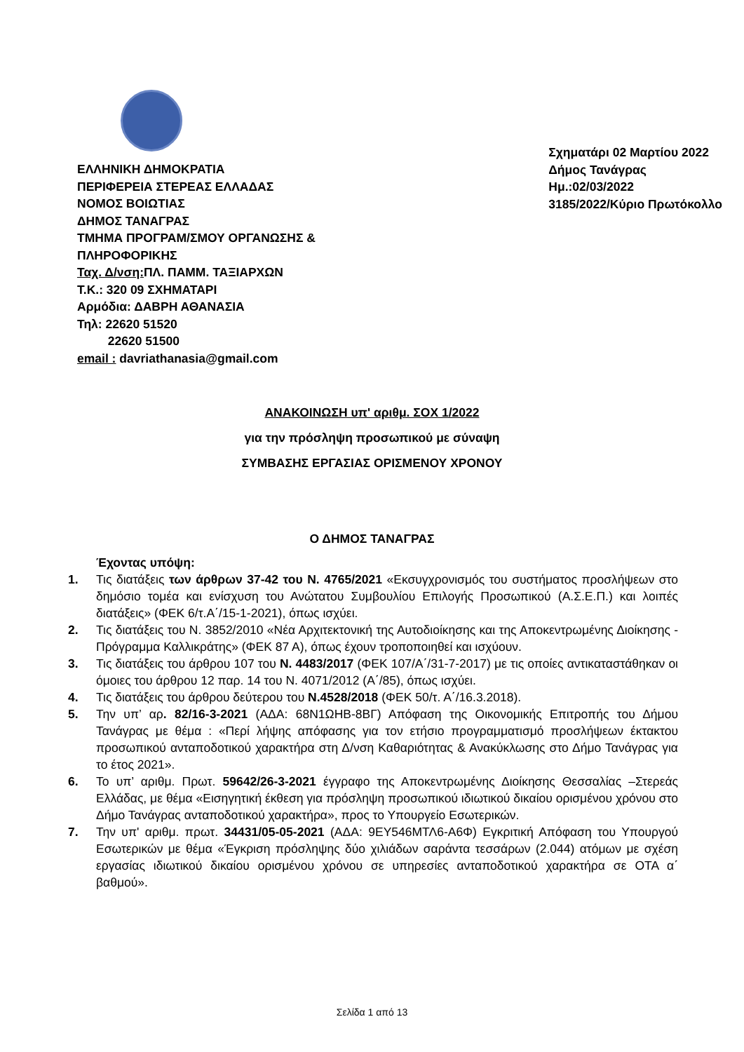ΕΛΛΗΝΙΚΗ ΔΗΜΟΚΡΑΤΙΑ
ΠΕΡΙΦΕΡΕΙΑ ΣΤΕΡΕΑΣ ΕΛΛΑΔΑΣ
ΝΟΜΟΣ ΒΟΙΩΤΙΑΣ
ΔΗΜΟΣ ΤΑΝΑΓΡΑΣ
ΤΜΗΜΑ ΠΡΟΓΡΑΜ/ΣΜΟΥ ΟΡΓΑΝΩΣΗΣ &
ΠΛΗΡΟΦΟΡΙΚΗΣ
Ταχ. Δ/νση: ΠΛ. ΠΑΜΜ. ΤΑΞΙΑΡΧΩΝ
Τ.Κ.: 320 09 ΣΧΗΜΑΤΑΡΙ
Αρμόδια: ΔΑΒΡΗ ΑΘΑΝΑΣΙΑ
Τηλ: 22620 51520
22620 51500
email : davriathanasia@gmail.com
Σχηματάρι 02 Μαρτίου 2022
Δήμος Τανάγρας
Ημ.:02/03/2022
3185/2022/Κύριο Πρωτόκολλο
ΑΝΑΚΟΙΝΩΣΗ υπ' αριθμ. ΣΟΧ 1/2022
για την πρόσληψη προσωπικού με σύναψη
ΣΥΜΒΑΣΗΣ ΕΡΓΑΣΙΑΣ ΟΡΙΣΜΕΝΟΥ ΧΡΟΝΟΥ
Ο ΔΗΜΟΣ ΤΑΝΑΓΡΑΣ
Έχοντας υπόψη:
1. Τις διατάξεις των άρθρων 37-42 του Ν. 4765/2021 «Εκσυγχρονισμός του συστήματος προσλήψεων στο δημόσιο τομέα και ενίσχυση του Ανώτατου Συμβουλίου Επιλογής Προσωπικού (Α.Σ.Ε.Π.) και λοιπές διατάξεις» (ΦΕΚ 6/τ.Α΄/15-1-2021), όπως ισχύει.
2. Τις διατάξεις του Ν. 3852/2010 «Νέα Αρχιτεκτονική της Αυτοδιοίκησης και της Αποκεντρωμένης Διοίκησης - Πρόγραμμα Καλλικράτης» (ΦΕΚ 87 Α), όπως έχουν τροποποιηθεί και ισχύουν.
3. Τις διατάξεις του άρθρου 107 του Ν. 4483/2017 (ΦΕΚ 107/Α΄/31-7-2017) με τις οποίες αντικαταστάθηκαν οι όμοιες του άρθρου 12 παρ. 14 του Ν. 4071/2012 (Α΄/85), όπως ισχύει.
4. Τις διατάξεις του άρθρου δεύτερου του Ν.4528/2018 (ΦΕΚ 50/τ. Α΄/16.3.2018).
5. Την υπ’ αρ. 82/16-3-2021 (ΑΔΑ: 68Ν1ΩΗΒ-8ΒΓ) Απόφαση της Οικονομικής Επιτροπής του Δήμου Τανάγρας με θέμα : «Περί λήψης απόφασης για τον ετήσιο προγραμματισμό προσλήψεων έκτακτου προσωπικού ανταποδοτικού χαρακτήρα στη Δ/νση Καθαριότητας & Ανακύκλωσης στο Δήμο Τανάγρας για το έτος 2021».
6. Το υπ’ αριθμ. Πρωτ. 59642/26-3-2021 έγγραφο της Αποκεντρωμένης Διοίκησης Θεσσαλίας –Στερεάς Ελλάδας, με θέμα «Εισηγητική έκθεση για πρόσληψη προσωπικού ιδιωτικού δικαίου ορισμένου χρόνου στο Δήμο Τανάγρας ανταποδοτικού χαρακτήρα», προς το Υπουργείο Εσωτερικών.
7. Την υπ' αριθμ. πρωτ. 34431/05-05-2021 (ΑΔΑ: 9ΕΥ546ΜΤΛ6-Α6Φ) Εγκριτική Απόφαση του Υπουργού Εσωτερικών με θέμα «Έγκριση πρόσληψης δύο χιλιάδων σαράντα τεσσάρων (2.044) ατόμων με σχέση εργασίας ιδιωτικού δικαίου ορισμένου χρόνου σε υπηρεσίες ανταποδοτικού χαρακτήρα σε ΟΤΑ α΄ βαθμού».
Σελίδα 1 από 13